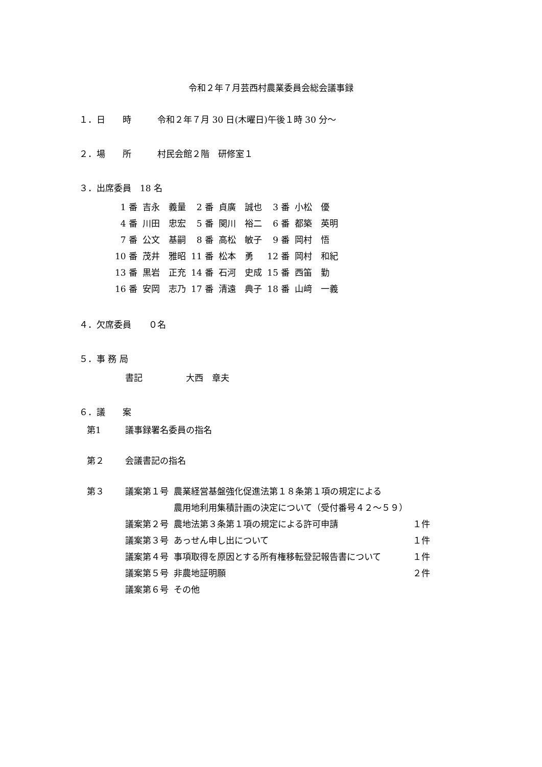令和２年７月芸西村農業委員会総会議事録
１．日　　時　　　令和２年７月 30 日(木曜日)午後１時 30 分～
２．場　　所　　　村民会館２階　研修室１
３．出席委員　18 名
| 1 番 | 吉永 義量 | 2 番 | 貞廣 誠也 | 3 番 | 小松 優 |
| 4 番 | 川田 忠宏 | 5 番 | 関川 裕二 | 6 番 | 都築 英明 |
| 7 番 | 公文 基嗣 | 8 番 | 高松 敏子 | 9 番 | 岡村 悟 |
| 10 番 | 茂井 雅昭 | 11 番 | 松本 勇 | 12 番 | 岡村 和紀 |
| 13 番 | 黒岩 正充 | 14 番 | 石河 史成 | 15 番 | 西笛 勤 |
| 16 番 | 安岡 志乃 | 17 番 | 清遠 典子 | 18 番 | 山﨑 一義 |
４．欠席委員　　０名
５．事 務 局
書記　　　　　大西　章夫
６．議　　案
| 第1 | 議事録署名委員の指名 | | |
| 第２ | 会議書記の指名 | | |
| 第３ | 議案第１号 | 農業経営基盤強化促進法第１８条第１項の規定による | |
| | | 農用地利用集積計画の決定について（受付番号４２～５９） | |
| | 議案第２号 | 農地法第３条第１項の規定による許可申請 | １件 |
| | 議案第３号 | あっせん申し出について | １件 |
| | 議案第４号 | 事項取得を原因とする所有権移転登記報告書について | １件 |
| | 議案第５号 | 非農地証明願 | ２件 |
| | 議案第６号 | その他 | |